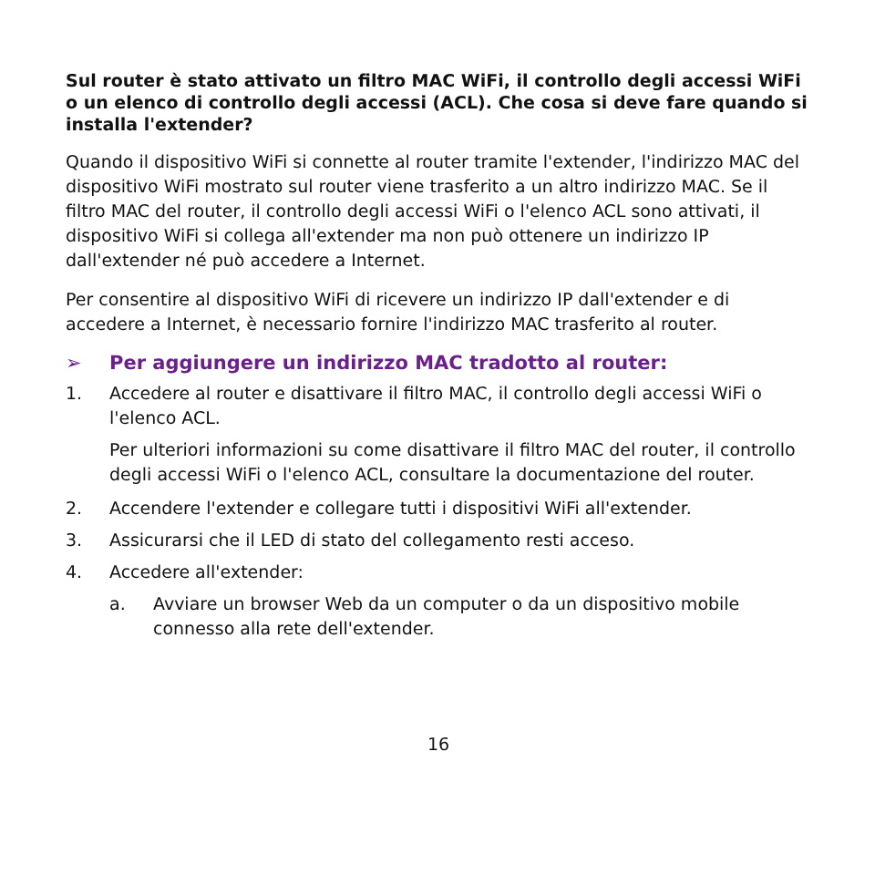Sul router è stato attivato un filtro MAC WiFi, il controllo degli accessi WiFi o un elenco di controllo degli accessi (ACL). Che cosa si deve fare quando si installa l'extender?
Quando il dispositivo WiFi si connette al router tramite l'extender, l'indirizzo MAC del dispositivo WiFi mostrato sul router viene trasferito a un altro indirizzo MAC. Se il filtro MAC del router, il controllo degli accessi WiFi o l'elenco ACL sono attivati, il dispositivo WiFi si collega all'extender ma non può ottenere un indirizzo IP dall'extender né può accedere a Internet.
Per consentire al dispositivo WiFi di ricevere un indirizzo IP dall'extender e di accedere a Internet, è necessario fornire l'indirizzo MAC trasferito al router.
➢ Per aggiungere un indirizzo MAC tradotto al router:
1. Accedere al router e disattivare il filtro MAC, il controllo degli accessi WiFi o l'elenco ACL.
Per ulteriori informazioni su come disattivare il filtro MAC del router, il controllo degli accessi WiFi o l'elenco ACL, consultare la documentazione del router.
2. Accendere l'extender e collegare tutti i dispositivi WiFi all'extender.
3. Assicurarsi che il LED di stato del collegamento resti acceso.
4. Accedere all'extender:
a. Avviare un browser Web da un computer o da un dispositivo mobile connesso alla rete dell'extender.
16